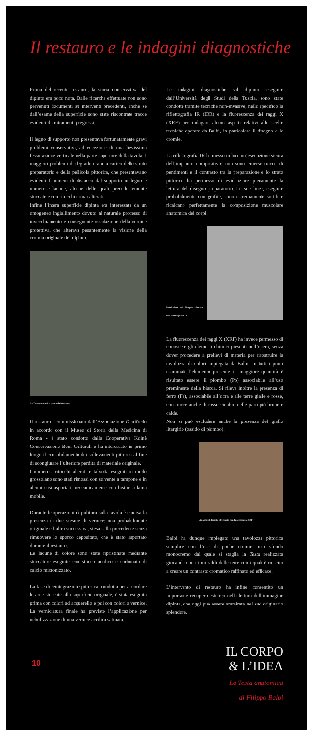Il restauro e le indagini diagnostiche
Prima del recente restauro, la storia conservativa del dipinto era poco nota. Dalle ricerche effettuate non sono pervenuti documenti su interventi precedenti, anche se dall’esame della superficie sono state riscontrate tracce evidenti di trattamenti pregressi.
Il legno di supporto non presentava fortunatamente gravi problemi conservativi, ad eccezione di una lievissima fessurazione verticale nella parte superiore della tavola. I maggiori problemi di degrado erano a carico dello strato preparatorio e della pellicola pittorica, che presentavano evidenti fenomeni di distacco dal supporto in legno e numerose lacune, alcune delle quali precedentemente stuccate e con ritocchi ormai alterati.
Infine l’intera superficie dipinta era interessata da un omogeneo ingiallimento dovuto al naturale processo di invecchiamento e conseguente ossidazione della vernice protettiva, che alterava pesantemente la visione della cromia originale del dipinto.
La Testa anatomica prima del restauro
Il restauro - commissionato dall’Associazione Gottifredo in accordo con il Museo di Storia della Medicina di Roma - è stato condotto dalla Cooperativa Koinè Conservazione Beni Culturali e ha interessato in primo luogo il consolidamento dei sollevamenti pittorici al fine di scongiurare l’ulteriore perdita di materiale originale.
I numerosi ritocchi alterati e talvolta eseguiti in modo grossolano sono stati rimossi con solvente a tampone e in alcuni casi asportati meccanicamente con bisturi a lama mobile.
Durante le operazioni di pulitura sulla tavola è emersa la presenza di due stesure di vernice: una probabilmente originale e l’altra successiva, stesa sulla precedente senza rimuovere lo sporco depositato, che è stato asportato durante il restauro.
Le lacune di colore sono state ripristinate mediante stuccature eseguite con stucco acrilico e carbonato di calcio micronizzato.
La fase di reintegrazione pittorica, condotta per accordare le aree stuccate alla superficie originale, è stata eseguita prima con colori ad acquerello e poi con colori a vernice. La verniciatura finale ha previsto l’applicazione per nebulizzazione di una vernice acrilica satinata.
Le indagini diagnostiche sul dipinto, eseguite dall’Università degli Studi della Tuscia, sono state condotte tramite tecniche non-invasive, nello specifico la riflettografia IR (IRR) e la fluorescenza dei raggi X (XRF) per indagare alcuni aspetti relativi alle scelte tecniche operate da Balbi, in particolare il disegno e le cromie.
La riflettografia IR ha messo in luce un’esecuzione sicura dell’impianto compositivo; non sono emerse tracce di pentimenti e il contrasto tra la preparazione e lo strato pittorico ha permesso di evidenziare pienamente la lettura del disegno preparatorio. Le sue linee, eseguite probabilmente con grafite, sono estremamente sottili e ricalcano perfettamente la composizione muscolare anatomica dei corpi.
Particolare del disegno rilevato con riflettografia IR
La fluorescenza dei raggi X (XRF) ha invece permesso di conoscere gli elementi chimici presenti nell’opera, senza dover procedere a prelievi di materia per ricostruire la tavolozza di colori impiegata da Balbi. In tutti i punti esaminati l’elemento presente in maggiore quantità è risultato essere il piombo (Pb) associabile all’uso preminente della biacca. Si rileva inoltre la presenza di ferro (Fe), associabile all’ocra e alle terre gialle e rosse, con tracce anche di rosso cinabro nelle parti più brune e calde.
Non si può escludere anche la presenza del giallo litargirio (ossido di piombo).
Analisi sul dipinto effettuata con fluorescenza XRF
Balbi ha dunque impiegato una tavolozza pittorica semplice con l’uso di poche cromie; uno sfondo monocromo dal quale si staglia la Testa realizzata giocando con i toni caldi delle terre con i quali è riuscito a creare un contrasto cromatico raffinato ed efficace.
L’intervento di restauro ha infine consentito un importante recupero estetico nella lettura dell’immagine dipinta, che oggi può essere ammirata nel suo originario splendore.
10
IL CORPO
& L’IDEA
La Testa anatomica
di Filippo Balbi